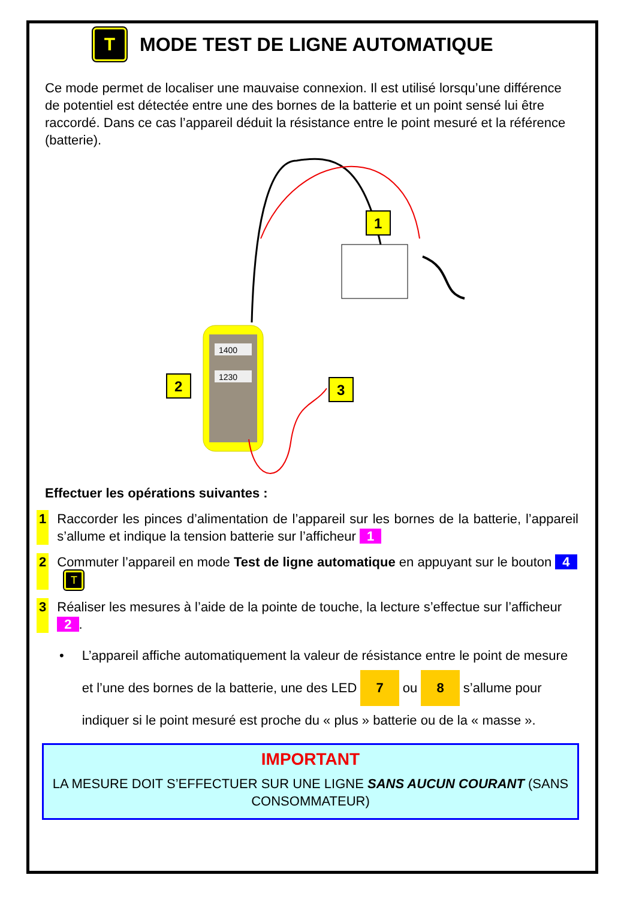T MODE TEST DE LIGNE AUTOMATIQUE
Ce mode permet de localiser une mauvaise connexion. Il est utilisé lorsqu’une différence de potentiel est détectée entre une des bornes de la batterie et un point sensé lui être raccordé. Dans ce cas l’appareil déduit la résistance entre le point mesuré et la référence (batterie).
1400
1230
1
2
3
Effectuer les opérations suivantes :
1 Raccorder les pinces d’alimentation de l’appareil sur les bornes de la batterie, l’appareil s’allume et indique la tension batterie sur l’afficheur 1
2 Commuter l’appareil en mode Test de ligne automatique en appuyant sur le bouton 4 T
3 Réaliser les mesures à l’aide de la pointe de touche, la lecture s’effectue sur l’afficheur 2.
• L’appareil affiche automatiquement la valeur de résistance entre le point de mesure et l’une des bornes de la batterie, une des LED 7 ou 8 s’allume pour indiquer si le point mesuré est proche du « plus » batterie ou de la « masse ».
IMPORTANT
LA MESURE DOIT S’EFFECTUER SUR UNE LIGNE SANS AUCUN COURANT (SANS CONSOMMATEUR)